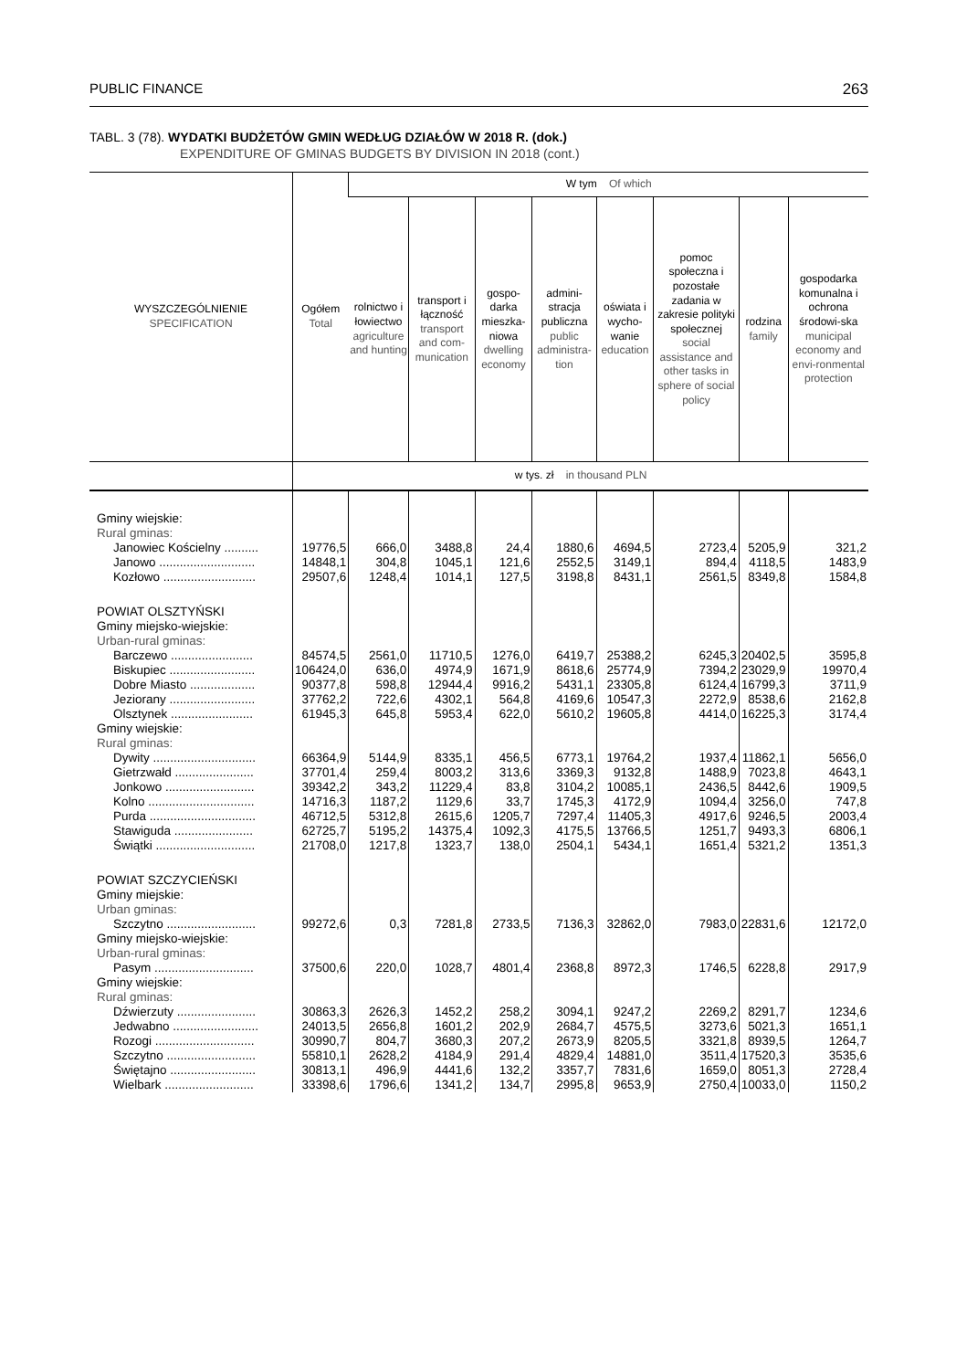PUBLIC FINANCE 263
TABL. 3 (78). WYDATKI BUDŻETÓW GMIN WEDŁUG DZIAŁÓW W 2018 R. (dok.)
EXPENDITURE OF GMINAS BUDGETS BY DIVISION IN 2018 (cont.)
| WYSZCZEGÓLNIENIE SPECIFICATION | Ogółem Total | W tym Of which | | | | | | | |
| --- | --- | --- | --- | --- | --- | --- | --- | --- | --- |
| | | rolnictwo i łowiectwo agriculture and hunting | transport i łączność transport and com-munication | gospo-darka mieszka-niowa dwelling economy | admini-stracja publiczna public administra-tion | oświata i wycho-wanie education | pomoc społeczna i pozostałe zadania w zakresie polityki społecznej social assistance and other tasks in sphere of social policy | rodzina family | gospodarka komunalna i ochrona środowi-ska municipal economy and envi-ronmental protection |
| | w tys. zł in thousand PLN | | | | | | | | |
| Gminy wiejskie: Rural gminas: | | | | | | | | | |
| Janowiec Kościelny .......... | 19776,5 | 666,0 | 3488,8 | 24,4 | 1880,6 | 4694,5 | 2723,4 | 5205,9 | 321,2 |
| Janowo ............................ | 14848,1 | 304,8 | 1045,1 | 121,6 | 2552,5 | 3149,1 | 894,4 | 4118,5 | 1483,9 |
| Kozłowo ........................... | 29507,6 | 1248,4 | 1014,1 | 127,5 | 3198,8 | 8431,1 | 2561,5 | 8349,8 | 1584,8 |
| POWIAT OLSZTYŃSKI Gminy miejsko-wiejskie: Urban-rural gminas: | | | | | | | | | |
| Barczewo ........................ | 84574,5 | 2561,0 | 11710,5 | 1276,0 | 6419,7 | 25388,2 | 6245,3 | 20402,5 | 3595,8 |
| Biskupiec ......................... | 106424,0 | 636,0 | 4974,9 | 1671,9 | 8618,6 | 25774,9 | 7394,2 | 23029,9 | 19970,4 |
| Dobre Miasto ................... | 90377,8 | 598,8 | 12944,4 | 9916,2 | 5431,1 | 23305,8 | 6124,4 | 16799,3 | 3711,9 |
| Jeziorany ......................... | 37762,2 | 722,6 | 4302,1 | 564,8 | 4169,6 | 10547,3 | 2272,9 | 8538,6 | 2162,8 |
| Olsztynek ........................ | 61945,3 | 645,8 | 5953,4 | 622,0 | 5610,2 | 19605,8 | 4414,0 | 16225,3 | 3174,4 |
| Gminy wiejskie: Rural gminas: | | | | | | | | | |
| Dywity .............................. | 66364,9 | 5144,9 | 8335,1 | 456,5 | 6773,1 | 19764,2 | 1937,4 | 11862,1 | 5656,0 |
| Gietrzwałd ....................... | 37701,4 | 259,4 | 8003,2 | 313,6 | 3369,3 | 9132,8 | 1488,9 | 7023,8 | 4643,1 |
| Jonkowo .......................... | 39342,2 | 343,2 | 11229,4 | 83,8 | 3104,2 | 10085,1 | 2436,5 | 8442,6 | 1909,5 |
| Kolno ............................... | 14716,3 | 1187,2 | 1129,6 | 33,7 | 1745,3 | 4172,9 | 1094,4 | 3256,0 | 747,8 |
| Purda ............................... | 46712,5 | 5312,8 | 2615,6 | 1205,7 | 7297,4 | 11405,3 | 4917,6 | 9246,5 | 2003,4 |
| Stawiguda ....................... | 62725,7 | 5195,2 | 14375,4 | 1092,3 | 4175,5 | 13766,5 | 1251,7 | 9493,3 | 6806,1 |
| Świątki ............................. | 21708,0 | 1217,8 | 1323,7 | 138,0 | 2504,1 | 5434,1 | 1651,4 | 5321,2 | 1351,3 |
| POWIAT SZCZYCIEŃSKI Gminy miejskie: Urban gminas: | | | | | | | | | |
| Szczytno .......................... | 99272,6 | 0,3 | 7281,8 | 2733,5 | 7136,3 | 32862,0 | 7983,0 | 22831,6 | 12172,0 |
| Gminy miejsko-wiejskie: Urban-rural gminas: | | | | | | | | | |
| Pasym ............................. | 37500,6 | 220,0 | 1028,7 | 4801,4 | 2368,8 | 8972,3 | 1746,5 | 6228,8 | 2917,9 |
| Gminy wiejskie: Rural gminas: | | | | | | | | | |
| Dźwierzuty ....................... | 30863,3 | 2626,3 | 1452,2 | 258,2 | 3094,1 | 9247,2 | 2269,2 | 8291,7 | 1234,6 |
| Jedwabno ......................... | 24013,5 | 2656,8 | 1601,2 | 202,9 | 2684,7 | 4575,5 | 3273,6 | 5021,3 | 1651,1 |
| Rozogi ............................. | 30990,7 | 804,7 | 3680,3 | 207,2 | 2673,9 | 8205,5 | 3321,8 | 8939,5 | 1264,7 |
| Szczytno .......................... | 55810,1 | 2628,2 | 4184,9 | 291,4 | 4829,4 | 14881,0 | 3511,4 | 17520,3 | 3535,6 |
| Świętajno ......................... | 30813,1 | 496,9 | 4441,6 | 132,2 | 3357,7 | 7831,6 | 1659,0 | 8051,3 | 2728,4 |
| Wielbark .......................... | 33398,6 | 1796,6 | 1341,2 | 134,7 | 2995,8 | 9653,9 | 2750,4 | 10033,0 | 1150,2 |